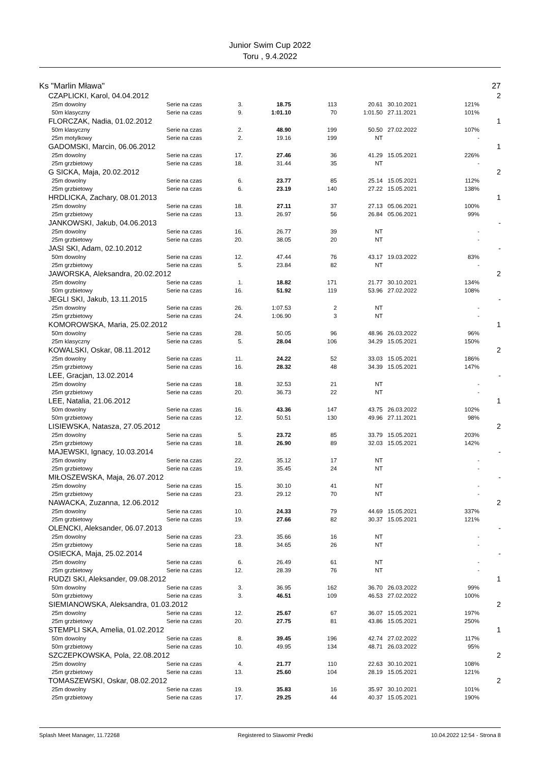Junior Swim Cup 2022
Toru , 9.4.2022
| Ks "Marlin Mława" | | | | | | | | | 27 |
| | CZAPLICKI, Karol, 04.04.2012 | | | | | | | | 2 |
| | 25m dowolny | Serie na czas | 3. | 18.75 | 113 | 20.61 | 30.10.2021 | 121% | |
| | 50m klasyczny | Serie na czas | 9. | 1:01.10 | 70 | 1:01.50 | 27.11.2021 | 101% | |
| | FLORCZAK, Nadia, 01.02.2012 | | | | | | | | 1 |
| | 50m klasyczny | Serie na czas | 2. | 48.90 | 199 | 50.50 | 27.02.2022 | 107% | |
| | 25m motylkowy | Serie na czas | 2. | 19.16 | 199 | NT | | - | |
| | GADOMSKI, Marcin, 06.06.2012 | | | | | | | | 1 |
| | 25m dowolny | Serie na czas | 17. | 27.46 | 36 | 41.29 | 15.05.2021 | 226% | |
| | 25m grzbietowy | Serie na czas | 18. | 31.44 | 35 | NT | | - | |
| | G SICKA, Maja, 20.02.2012 | | | | | | | | 2 |
| | 25m dowolny | Serie na czas | 6. | 23.77 | 85 | 25.14 | 15.05.2021 | 112% | |
| | 25m grzbietowy | Serie na czas | 6. | 23.19 | 140 | 27.22 | 15.05.2021 | 138% | |
| | HRDLICKA, Zachary, 08.01.2013 | | | | | | | | 1 |
| | 25m dowolny | Serie na czas | 18. | 27.11 | 37 | 27.13 | 05.06.2021 | 100% | |
| | 25m grzbietowy | Serie na czas | 13. | 26.97 | 56 | 26.84 | 05.06.2021 | 99% | |
| | JANKOWSKI, Jakub, 04.06.2013 | | | | | | | | - |
| | 25m dowolny | Serie na czas | 16. | 26.77 | 39 | NT | | - | |
| | 25m grzbietowy | Serie na czas | 20. | 38.05 | 20 | NT | | - | |
| | JASI SKI, Adam, 02.10.2012 | | | | | | | | - |
| | 50m dowolny | Serie na czas | 12. | 47.44 | 76 | 43.17 | 19.03.2022 | 83% | |
| | 25m grzbietowy | Serie na czas | 5. | 23.84 | 82 | NT | | - | |
| | JAWORSKA, Aleksandra, 20.02.2012 | | | | | | | | 2 |
| | 25m dowolny | Serie na czas | 1. | 18.82 | 171 | 21.77 | 30.10.2021 | 134% | |
| | 50m grzbietowy | Serie na czas | 16. | 51.92 | 119 | 53.96 | 27.02.2022 | 108% | |
| | JEGLI SKI, Jakub, 13.11.2015 | | | | | | | | - |
| | 25m dowolny | Serie na czas | 26. | 1:07.53 | 2 | NT | | - | |
| | 25m grzbietowy | Serie na czas | 24. | 1:06.90 | 3 | NT | | - | |
| | KOMOROWSKA, Maria, 25.02.2012 | | | | | | | | 1 |
| | 50m dowolny | Serie na czas | 28. | 50.05 | 96 | 48.96 | 26.03.2022 | 96% | |
| | 25m klasyczny | Serie na czas | 5. | 28.04 | 106 | 34.29 | 15.05.2021 | 150% | |
| | KOWALSKI, Oskar, 08.11.2012 | | | | | | | | 2 |
| | 25m dowolny | Serie na czas | 11. | 24.22 | 52 | 33.03 | 15.05.2021 | 186% | |
| | 25m grzbietowy | Serie na czas | 16. | 28.32 | 48 | 34.39 | 15.05.2021 | 147% | |
| | LEE, Gracjan, 13.02.2014 | | | | | | | | - |
| | 25m dowolny | Serie na czas | 18. | 32.53 | 21 | NT | | - | |
| | 25m grzbietowy | Serie na czas | 20. | 36.73 | 22 | NT | | - | |
| | LEE, Natalia, 21.06.2012 | | | | | | | | 1 |
| | 50m dowolny | Serie na czas | 16. | 43.36 | 147 | 43.75 | 26.03.2022 | 102% | |
| | 50m grzbietowy | Serie na czas | 12. | 50.51 | 130 | 49.96 | 27.11.2021 | 98% | |
| | LISIEWSKA, Natasza, 27.05.2012 | | | | | | | | 2 |
| | 25m dowolny | Serie na czas | 5. | 23.72 | 85 | 33.79 | 15.05.2021 | 203% | |
| | 25m grzbietowy | Serie na czas | 18. | 26.90 | 89 | 32.03 | 15.05.2021 | 142% | |
| | MAJEWSKI, Ignacy, 10.03.2014 | | | | | | | | - |
| | 25m dowolny | Serie na czas | 22. | 35.12 | 17 | NT | | - | |
| | 25m grzbietowy | Serie na czas | 19. | 35.45 | 24 | NT | | - | |
| | MIŁOSZEWSKA, Maja, 26.07.2012 | | | | | | | | - |
| | 25m dowolny | Serie na czas | 15. | 30.10 | 41 | NT | | - | |
| | 25m grzbietowy | Serie na czas | 23. | 29.12 | 70 | NT | | - | |
| | NAWACKA, Zuzanna, 12.06.2012 | | | | | | | | 2 |
| | 25m dowolny | Serie na czas | 10. | 24.33 | 79 | 44.69 | 15.05.2021 | 337% | |
| | 25m grzbietowy | Serie na czas | 19. | 27.66 | 82 | 30.37 | 15.05.2021 | 121% | |
| | OLENCKI, Aleksander, 06.07.2013 | | | | | | | | - |
| | 25m dowolny | Serie na czas | 23. | 35.66 | 16 | NT | | - | |
| | 25m grzbietowy | Serie na czas | 18. | 34.65 | 26 | NT | | - | |
| | OSIECKA, Maja, 25.02.2014 | | | | | | | | - |
| | 25m dowolny | Serie na czas | 6. | 26.49 | 61 | NT | | - | |
| | 25m grzbietowy | Serie na czas | 12. | 28.39 | 76 | NT | | - | |
| | RUDZI SKI, Aleksander, 09.08.2012 | | | | | | | | 1 |
| | 50m dowolny | Serie na czas | 3. | 36.95 | 162 | 36.70 | 26.03.2022 | 99% | |
| | 50m grzbietowy | Serie na czas | 3. | 46.51 | 109 | 46.53 | 27.02.2022 | 100% | |
| | SIEMIANOWSKA, Aleksandra, 01.03.2012 | | | | | | | | 2 |
| | 25m dowolny | Serie na czas | 12. | 25.67 | 67 | 36.07 | 15.05.2021 | 197% | |
| | 25m grzbietowy | Serie na czas | 20. | 27.75 | 81 | 43.86 | 15.05.2021 | 250% | |
| | STEMPLI SKA, Amelia, 01.02.2012 | | | | | | | | 1 |
| | 50m dowolny | Serie na czas | 8. | 39.45 | 196 | 42.74 | 27.02.2022 | 117% | |
| | 50m grzbietowy | Serie na czas | 10. | 49.95 | 134 | 48.71 | 26.03.2022 | 95% | |
| | SZCZEPKOWSKA, Pola, 22.08.2012 | | | | | | | | 2 |
| | 25m dowolny | Serie na czas | 4. | 21.77 | 110 | 22.63 | 30.10.2021 | 108% | |
| | 25m grzbietowy | Serie na czas | 13. | 25.60 | 104 | 28.19 | 15.05.2021 | 121% | |
| | TOMASZEWSKI, Oskar, 08.02.2012 | | | | | | | | 2 |
| | 25m dowolny | Serie na czas | 19. | 35.83 | 16 | 35.97 | 30.10.2021 | 101% | |
| | 25m grzbietowy | Serie na czas | 17. | 29.25 | 44 | 40.37 | 15.05.2021 | 190% | |
Splash Meet Manager, 11.72268 Registered to Slawomir Predki 10.04.2022 12:54 - Strona 8